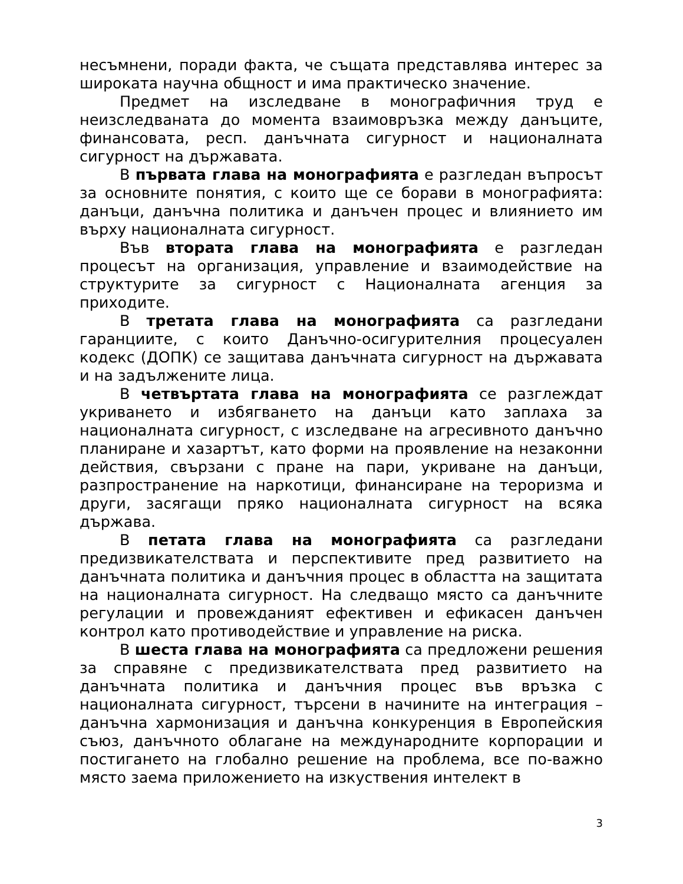несъмнени, поради факта, че същата представлява интерес за широката научна общност и има практическо значение.
Предмет на изследване в монографичния труд е неизследваната до момента взаимовръзка между данъците, финансовата, респ. данъчната сигурност и националната сигурност на държавата.
В първата глава на монографията е разгледан въпросът за основните понятия, с които ще се борави в монографията: данъци, данъчна политика и данъчен процес и влиянието им върху националната сигурност.
Във втората глава на монографията е разгледан процесът на организация, управление и взаимодействие на структурите за сигурност с Националната агенция за приходите.
В третата глава на монографията са разгледани гаранциите, с които Данъчно-осигурителния процесуален кодекс (ДОПК) се защитава данъчната сигурност на държавата и на задължените лица.
В четвъртата глава на монографията се разглеждат укриването и избягването на данъци като заплаха за националната сигурност, с изследване на агресивното данъчно планиране и хазартът, като форми на проявление на незаконни действия, свързани с пране на пари, укриване на данъци, разпространение на наркотици, финансиране на тероризма и други, засягащи пряко националната сигурност на всяка държава.
В петата глава на монографията са разгледани предизвикателствата и перспективите пред развитието на данъчната политика и данъчния процес в областта на защитата на националната сигурност. На следващо място са данъчните регулации и провежданият ефективен и ефикасен данъчен контрол като противодействие и управление на риска.
В шеста глава на монографията са предложени решения за справяне с предизвикателствата пред развитието на данъчната политика и данъчния процес във връзка с националната сигурност, търсени в начините на интеграция – данъчна хармонизация и данъчна конкуренция в Европейския съюз, данъчното облагане на международните корпорации и постигането на глобално решение на проблема, все по-важно място заема приложението на изкуствения интелект в
3